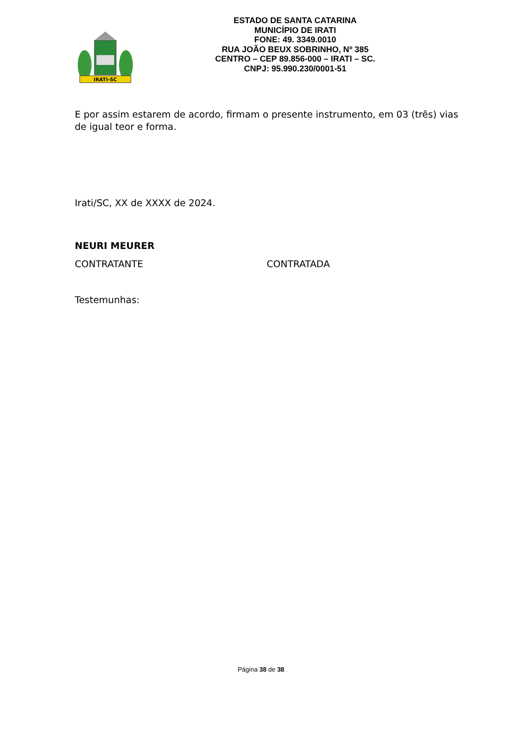IRATI-SC
ESTADO DE SANTA CATARINA
MUNICÍPIO DE IRATI
FONE: 49. 3349.0010
RUA JOÃO BEUX SOBRINHO, Nº 385
CENTRO – CEP 89.856-000 – IRATI – SC.
CNPJ: 95.990.230/0001-51
E por assim estarem de acordo, firmam o presente instrumento, em 03 (três) vias de igual teor e forma.
Irati/SC, XX de XXXX de 2024.
NEURI MEURER
CONTRATANTE CONTRATADA
Testemunhas:
Página 38 de 38